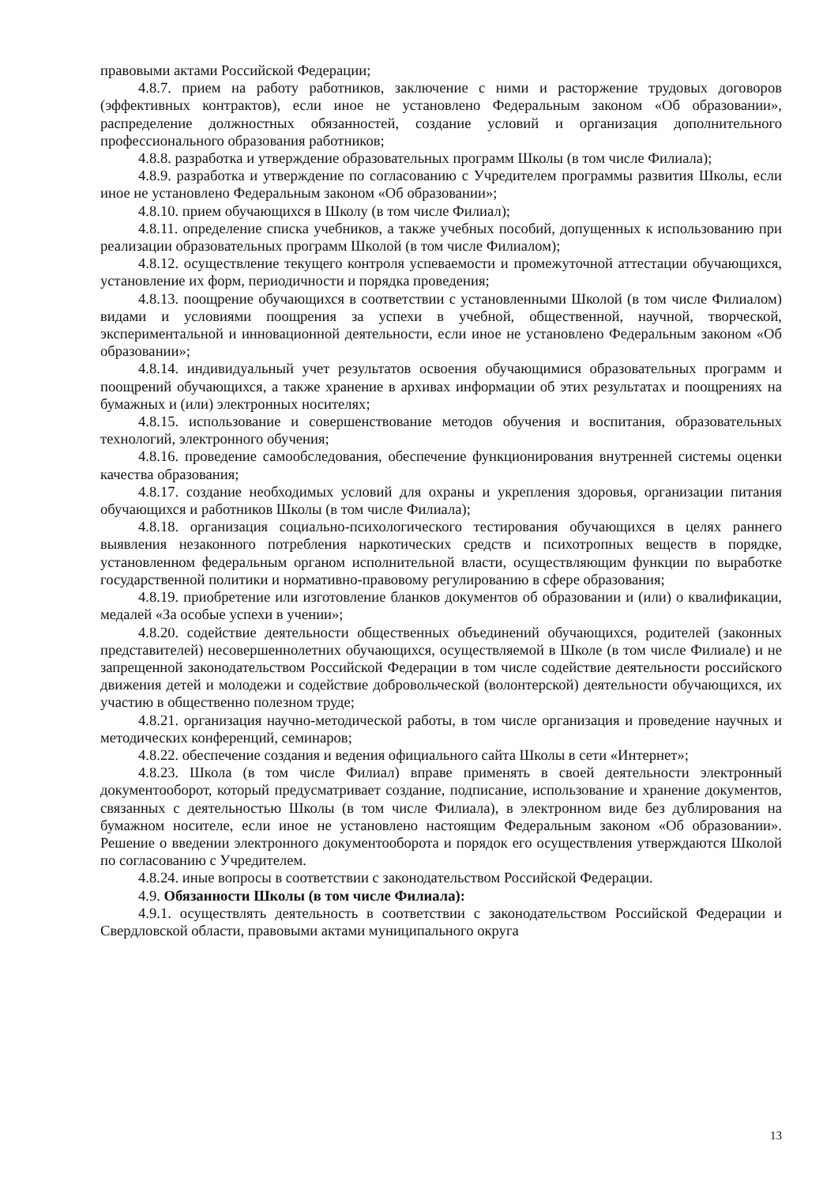правовыми актами Российской Федерации;
4.8.7. прием на работу работников, заключение с ними и расторжение трудовых договоров (эффективных контрактов), если иное не установлено Федеральным законом «Об образовании», распределение должностных обязанностей, создание условий и организация дополнительного профессионального образования работников;
4.8.8. разработка и утверждение образовательных программ Школы (в том числе Филиала);
4.8.9. разработка и утверждение по согласованию с Учредителем программы развития Школы, если иное не установлено Федеральным законом «Об образовании»;
4.8.10. прием обучающихся в Школу (в том числе Филиал);
4.8.11. определение списка учебников, а также учебных пособий, допущенных к использованию при реализации образовательных программ Школой (в том числе Филиалом);
4.8.12. осуществление текущего контроля успеваемости и промежуточной аттестации обучающихся, установление их форм, периодичности и порядка проведения;
4.8.13. поощрение обучающихся в соответствии с установленными Школой (в том числе Филиалом) видами и условиями поощрения за успехи в учебной, общественной, научной, творческой, экспериментальной и инновационной деятельности, если иное не установлено Федеральным законом «Об образовании»;
4.8.14. индивидуальный учет результатов освоения обучающимися образовательных программ и поощрений обучающихся, а также хранение в архивах информации об этих результатах и поощрениях на бумажных и (или) электронных носителях;
4.8.15. использование и совершенствование методов обучения и воспитания, образовательных технологий, электронного обучения;
4.8.16. проведение самообследования, обеспечение функционирования внутренней системы оценки качества образования;
4.8.17. создание необходимых условий для охраны и укрепления здоровья, организации питания обучающихся и работников Школы (в том числе Филиала);
4.8.18. организация социально-психологического тестирования обучающихся в целях раннего выявления незаконного потребления наркотических средств и психотропных веществ в порядке, установленном федеральным органом исполнительной власти, осуществляющим функции по выработке государственной политики и нормативно-правовому регулированию в сфере образования;
4.8.19. приобретение или изготовление бланков документов об образовании и (или) о квалификации, медалей «За особые успехи в учении»;
4.8.20. содействие деятельности общественных объединений обучающихся, родителей (законных представителей) несовершеннолетних обучающихся, осуществляемой в Школе (в том числе Филиале) и не запрещенной законодательством Российской Федерации в том числе содействие деятельности российского движения детей и молодежи и содействие добровольческой (волонтерской) деятельности обучающихся, их участию в общественно полезном труде;
4.8.21. организация научно-методической работы, в том числе организация и проведение научных и методических конференций, семинаров;
4.8.22. обеспечение создания и ведения официального сайта Школы в сети «Интернет»;
4.8.23. Школа (в том числе Филиал) вправе применять в своей деятельности электронный документооборот, который предусматривает создание, подписание, использование и хранение документов, связанных с деятельностью Школы (в том числе Филиала), в электронном виде без дублирования на бумажном носителе, если иное не установлено настоящим Федеральным законом «Об образовании». Решение о введении электронного документооборота и порядок его осуществления утверждаются Школой по согласованию с Учредителем.
4.8.24. иные вопросы в соответствии с законодательством Российской Федерации.
4.9. Обязанности Школы (в том числе Филиала):
4.9.1. осуществлять деятельность в соответствии с законодательством Российской Федерации и Свердловской области, правовыми актами муниципального округа
13